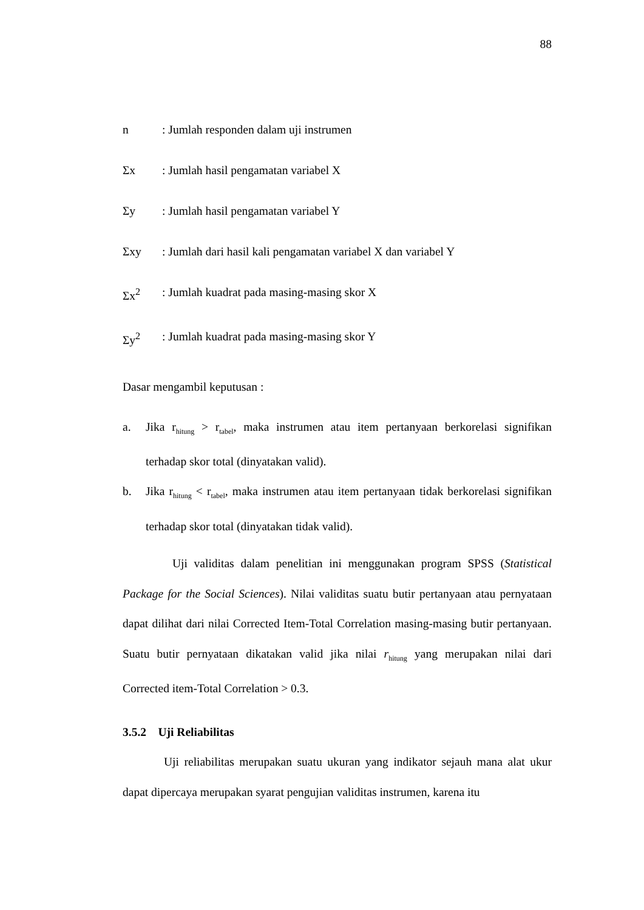88
n: Jumlah responden dalam uji instrumen
Σx: Jumlah hasil pengamatan variabel X
Σy: Jumlah hasil pengamatan variabel Y
Σxy: Jumlah dari hasil kali pengamatan variabel X dan variabel Y
Σx<sup>2</sup>: Jumlah kuadrat pada masing-masing skor X
Σy<sup>2</sup>: Jumlah kuadrat pada masing-masing skor Y
Dasar mengambil keputusan :
a. Jika r<sub>hitung</sub> > r<sub>tabel</sub>, maka instrumen atau item pertanyaan berkorelasi signifikan terhadap skor total (dinyatakan valid).
b. Jika r<sub>hitung</sub> < r<sub>tabel</sub>, maka instrumen atau item pertanyaan tidak berkorelasi signifikan terhadap skor total (dinyatakan tidak valid).
Uji validitas dalam penelitian ini menggunakan program SPSS (Statistical Package for the Social Sciences). Nilai validitas suatu butir pertanyaan atau pernyataan dapat dilihat dari nilai Corrected Item-Total Correlation masing-masing butir pertanyaan. Suatu butir pernyataan dikatakan valid jika nilai r<sub>hitung</sub> yang merupakan nilai dari Corrected item-Total Correlation > 0.3.
3.5.2 Uji Reliabilitas
Uji reliabilitas merupakan suatu ukuran yang indikator sejauh mana alat ukur dapat dipercaya merupakan syarat pengujian validitas instrumen, karena itu